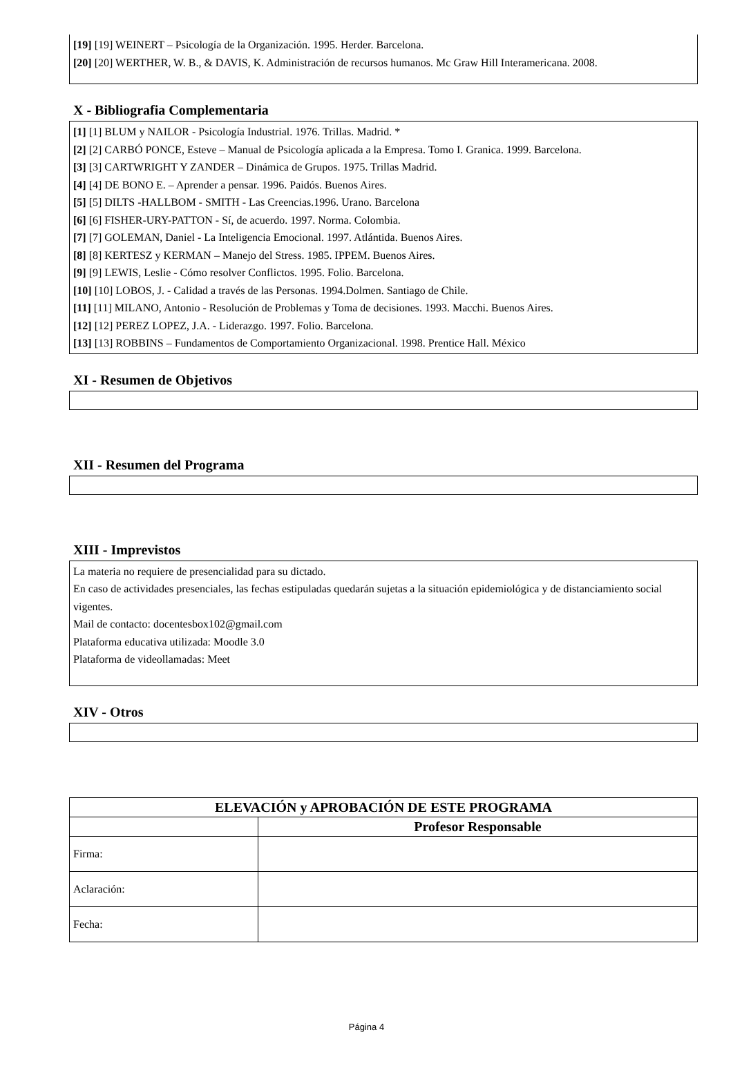[19] [19] WEINERT – Psicología de la Organización. 1995. Herder. Barcelona.
[20] [20] WERTHER, W. B., & DAVIS, K. Administración de recursos humanos. Mc Graw Hill Interamericana. 2008.
X - Bibliografia Complementaria
[1] [1] BLUM y NAILOR - Psicología Industrial. 1976. Trillas. Madrid. *
[2] [2] CARBÓ PONCE, Esteve – Manual de Psicología aplicada a la Empresa. Tomo I. Granica. 1999. Barcelona.
[3] [3] CARTWRIGHT Y ZANDER – Dinámica de Grupos. 1975. Trillas Madrid.
[4] [4] DE BONO E. – Aprender a pensar. 1996. Paidós. Buenos Aires.
[5] [5] DILTS -HALLBOM - SMITH - Las Creencias.1996. Urano. Barcelona
[6] [6] FISHER-URY-PATTON - Sí, de acuerdo. 1997. Norma. Colombia.
[7] [7] GOLEMAN, Daniel - La Inteligencia Emocional. 1997. Atlántida. Buenos Aires.
[8] [8] KERTESZ y KERMAN – Manejo del Stress. 1985. IPPEM. Buenos Aires.
[9] [9] LEWIS, Leslie - Cómo resolver Conflictos. 1995. Folio. Barcelona.
[10] [10] LOBOS, J. - Calidad a través de las Personas. 1994.Dolmen. Santiago de Chile.
[11] [11] MILANO, Antonio - Resolución de Problemas y Toma de decisiones. 1993. Macchi. Buenos Aires.
[12] [12] PEREZ LOPEZ, J.A. - Liderazgo. 1997. Folio. Barcelona.
[13] [13] ROBBINS – Fundamentos de Comportamiento Organizacional. 1998. Prentice Hall. México
XI - Resumen de Objetivos
XII - Resumen del Programa
XIII - Imprevistos
La materia no requiere de presencialidad para su dictado.
En caso de actividades presenciales, las fechas estipuladas quedarán sujetas a la situación epidemiológica y de distanciamiento social vigentes.
Mail de contacto: docentesbox102@gmail.com
Plataforma educativa utilizada: Moodle 3.0
Plataforma de videollamadas: Meet
XIV - Otros
| ELEVACIÓN y APROBACIÓN DE ESTE PROGRAMA | |
| --- | --- |
| | Profesor Responsable |
| Firma: | |
| Aclaración: | |
| Fecha: | |
Página 4